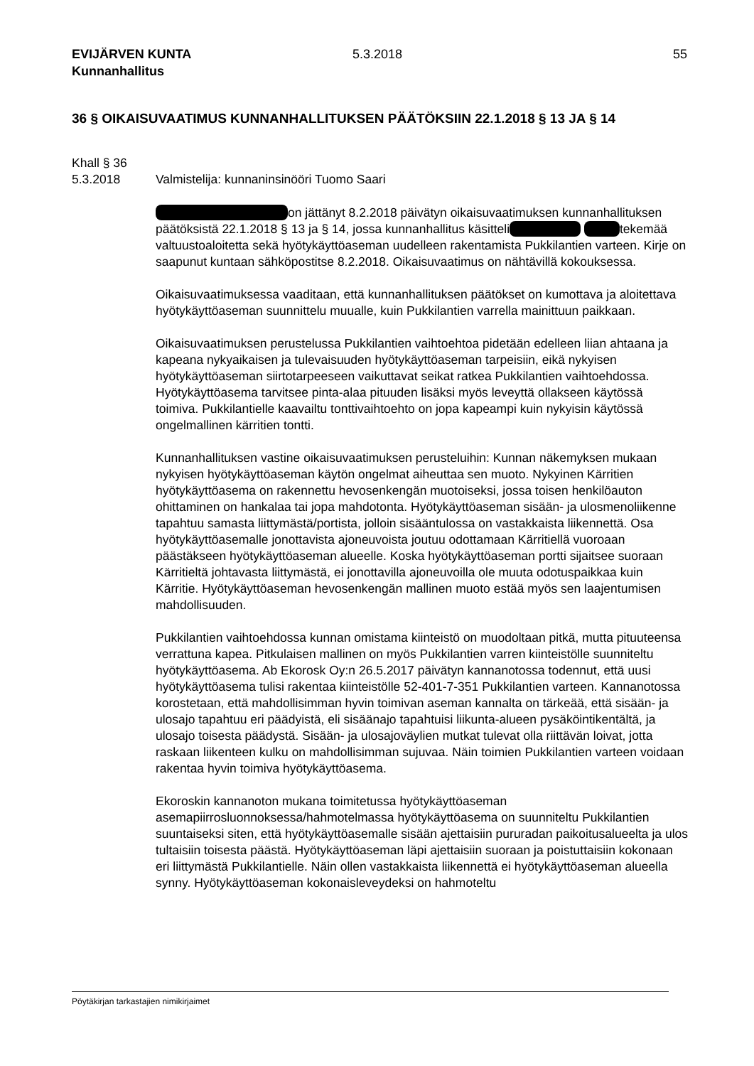EVIJÄRVEN KUNTA
Kunnanhallitus
5.3.2018 55
36 § OIKAISUVAATIMUS KUNNANHALLITUKSEN PÄÄTÖKSIIN 22.1.2018 § 13 JA § 14
Khall § 36
5.3.2018 Valmistelija: kunnaninsinööri Tuomo Saari
on jättänyt 8.2.2018 päivätyn oikaisuvaatimuksen kunnanhallituksen päätöksistä 22.1.2018 § 13 ja § 14, jossa kunnanhallitus käsitteli tekemää valtuustoaloitetta sekä hyötykäyttöaseman uudelleen rakentamista Pukkilantien varteen. Kirje on saapunut kuntaan sähköpostitse 8.2.2018. Oikaisuvaatimus on nähtävillä kokouksessa.
Oikaisuvaatimuksessa vaaditaan, että kunnanhallituksen päätökset on kumottava ja aloitettava hyötykäyttöaseman suunnittelu muualle, kuin Pukkilantien varrella mainittuun paikkaan.
Oikaisuvaatimuksen perustelussa Pukkilantien vaihtoehtoa pidetään edelleen liian ahtaana ja kapeana nykyaikaisen ja tulevaisuuden hyötykäyttöaseman tarpeisiin, eikä nykyisen hyötykäyttöaseman siirtotarpeeseen vaikuttavat seikat ratkea Pukkilantien vaihtoehdossa. Hyötykäyttöasema tarvitsee pinta-alaa pituuden lisäksi myös leveyttä ollakseen käytössä toimiva. Pukkilantielle kaavailtu tonttivaihtoehto on jopa kapeampi kuin nykyisin käytössä ongelmallinen kärritien tontti.
Kunnanhallituksen vastine oikaisuvaatimuksen perusteluihin: Kunnan näkemyksen mukaan nykyisen hyötykäyttöaseman käytön ongelmat aiheuttaa sen muoto. Nykyinen Kärritien hyötykäyttöasema on rakennettu hevosenkengän muotoiseksi, jossa toisen henkilöauton ohittaminen on hankalaa tai jopa mahdotonta. Hyötykäyttöaseman sisään- ja ulosmenoliikenne tapahtuu samasta liittymästä/portista, jolloin sisääntulossa on vastakkaista liikennettä. Osa hyötykäyttöasemalle jonottavista ajoneuvoista joutuu odottamaan Kärritiellä vuoroaan päästäkseen hyötykäyttöaseman alueelle. Koska hyötykäyttöaseman portti sijaitsee suoraan Kärritieltä johtavasta liittymästä, ei jonottavilla ajoneuvoilla ole muuta odotuspaikkaa kuin Kärritie. Hyötykäyttöaseman hevosenkengän mallinen muoto estää myös sen laajentumisen mahdollisuuden.
Pukkilantien vaihtoehdossa kunnan omistama kiinteistö on muodoltaan pitkä, mutta pituuteensa verrattuna kapea. Pitkulaisen mallinen on myös Pukkilantien varren kiinteistölle suunniteltu hyötykäyttöasema. Ab Ekorosk Oy:n 26.5.2017 päivätyn kannanotossa todennut, että uusi hyötykäyttöasema tulisi rakentaa kiinteistölle 52-401-7-351 Pukkilantien varteen. Kannanotossa korostetaan, että mahdollisimman hyvin toimivan aseman kannalta on tärkeää, että sisään- ja ulosajo tapahtuu eri päädyistä, eli sisäänajo tapahtuisi liikunta-alueen pysäköintikentältä, ja ulosajo toisesta päädystä. Sisään- ja ulosajoväylien mutkat tulevat olla riittävän loivat, jotta raskaan liikenteen kulku on mahdollisimman sujuvaa. Näin toimien Pukkilantien varteen voidaan rakentaa hyvin toimiva hyötykäyttöasema.
Ekoroskin kannanoton mukana toimitetussa hyötykäyttöaseman asemapiirrosluonnoksessa/hahmotelmassa hyötykäyttöasema on suunniteltu Pukkilantien suuntaiseksi siten, että hyötykäyttöasemalle sisään ajettaisiin pururadan paikoitusalueelta ja ulos tultaisiin toisesta päästä. Hyötykäyttöaseman läpi ajettaisiin suoraan ja poistuttaisiin kokonaan eri liittymästä Pukkilantielle. Näin ollen vastakkaista liikennettä ei hyötykäyttöaseman alueella synny. Hyötykäyttöaseman kokonaisleveydeksi on hahmoteltu
Pöytäkirjan tarkastajien nimikirjaimet